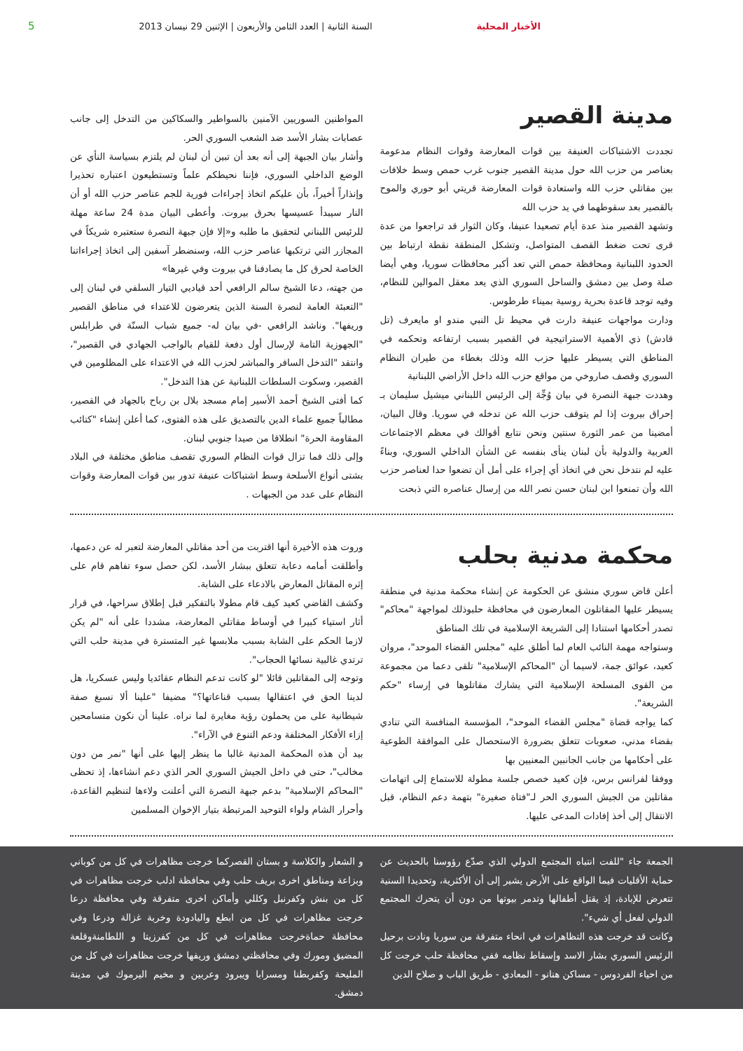الأخبار المحلية السنة الثانية | العدد الثامن والأربعون | الإثنين 29 نيسان 2013 5
مدينة القصير
تجددت الاشتباكات العنيفة بين قوات المعارضة وقوات النظام مدعومة بعناصر من حزب الله حول مدينة القصير جنوب غرب حمص وسط خلافات بين مقاتلي حزب الله واستعادة قوات المعارضة قريتي أبو حوري والموح بالقصير بعد سقوطهما في يد حزب الله
وتشهد القصير منذ عدة أيام تصعيدا عنيفا، وكان الثوار قد تراجعوا من عدة قرى تحت ضغط القصف المتواصل، وتشكل المنطقة نقطة ارتباط بين الحدود اللبنانية ومحافظة حمص التي تعد أكبر محافظات سوريا، وهي أيضا صلة وصل بين دمشق والساحل السوري الذي يعد معقل الموالين للنظام، وفيه توجد قاعدة بحرية روسية بميناء طرطوس.
ودارت مواجهات عنيفة دارت في محيط تل النبي مندو او مايعرف (تل قادش) ذي الأهمية الاستراتيجية في القصير بسبب ارتفاعه وتحكمه في المناطق التي يسيطر عليها حزب الله وذلك بغطاء من طيران النظام السوري وقصف صاروخي من مواقع حزب الله داخل الأراضي اللبنانية
وهددت جبهة النصرة في بيان وُجِّهَ إلى الرئيس اللبناني ميشيل سليمان بـ إحراق بيروت إذا لم يتوقف حزب الله عن تدخله في سوريا. وقال البيان، أمضينا من عمر الثورة سنتين ونحن نتابع أقوالك في معظم الاجتماعات العربية والدولية بأن لبنان ينأى بنفسه عن الشأن الداخلي السوري، وبناءً عليه لم نتدخل نحن في اتخاذ أي إجراء على أمل أن تضعوا حدا لعناصر حزب الله وأن تمنعوا ابن لبنان حسن نصر الله من إرسال عناصره التي ذبحت
المواطنين السوريين الآمنين بالسواطير والسكاكين من التدخل إلى جانب عصابات بشار الأسد ضد الشعب السوري الحر.
وأشار بيان الجبهة إلى أنه بعد أن تبين أن لبنان لم يلتزم بسياسة النأي عن الوضع الداخلي السوري، فإننا نحيطكم علماً وتستطيعون اعتباره تحذيرا وإنذاراً أخيراً، بأن عليكم اتخاذ إجراءات فورية للجم عناصر حزب الله أو أن النار سيبدأ عسيسها بحرق بيروت. وأعطى البيان مدة 24 ساعة مهلة للرئيس اللبناني لتحقيق ما طلبه و«إلا فإن جبهة النصرة ستعتبره شريكاً في المجازر التي ترتكبها عناصر حزب الله، وسنضطر آسفين إلى اتخاذ إجراءاتنا الخاصة لحرق كل ما يصادفنا في بيروت وفي غيرها»
من جهته، دعا الشيخ سالم الرافعي أحد قياديي التيار السلفي في لبنان إلى "التعبئة العامة لنصرة السنة الذين يتعرضون للاعتداء في مناطق القصير وريفها". وناشد الرافعي -في بيان له- جميع شباب السنّة في طرابلس "الجهوزية التامة لإرسال أول دفعة للقيام بالواجب الجهادي في القصير"، وانتقد "التدخل السافر والمباشر لحزب الله في الاعتداء على المظلومين في القصير، وسكوت السلطات اللبنانية عن هذا التدخل".
كما أفتى الشيخ أحمد الأسير إمام مسجد بلال بن رباح بالجهاد في القصير، مطالباً جميع علماء الدين بالتصديق على هذه الفتوى، كما أعلن إنشاء "كتائب المقاومة الحرة" انطلاقا من صيدا جنوبي لبنان.
وإلى ذلك فما تزال قوات النظام السوري تقصف مناطق مختلفة في البلاد بشتى أنواع الأسلحة وسط اشتباكات عنيفة تدور بين قوات المعارضة وقوات النظام على عدد من الجبهات .
محكمة مدنية بحلب
أعلن قاض سوري منشق عن الحكومة عن إنشاء محكمة مدنية في منطقة يسيطر عليها المقاتلون المعارضون في محافظة حلبوذلك لمواجهة "محاكم" تصدر أحكامها استنادا إلى الشريعة الإسلامية في تلك المناطق
وستواجه مهمة النائب العام لما أطلق عليه "مجلس القضاء الموحد"، مروان كعيد، عوائق جمة، لاسيما أن "المحاكم الإسلامية" تلقى دعما من مجموعة من القوى المسلحة الإسلامية التي يشارك مقاتلوها في إرساء "حكم الشريعة".
كما يواجه قضاة "مجلس القضاء الموحد"، المؤسسة المنافسة التي تنادي بقضاء مدني، صعوبات تتعلق بضرورة الاستحصال على الموافقة الطوعية على أحكامها من جانب الجانبين المعنيين بها
ووفقا لفرانس برس، فإن كعيد خصص جلسة مطولة للاستماع إلى اتهامات مقاتلين من الجيش السوري الحر لـ"فتاة صغيرة" بتهمة دعم النظام، قبل الانتقال إلى أخذ إفادات المدعى عليها.
وروت هذه الأخيرة أنها اقتربت من أحد مقاتلي المعارضة لتعبر له عن دعمها، وأطلقت أمامه دعابة تتعلق ببشار الأسد، لكن حصل سوء تفاهم قام على إثره المقاتل المعارض بالادعاء على الشابة.
وكشف القاضي كعيد كيف قام مطولا بالتفكير قبل إطلاق سراحها، في قرار أثار استياء كبيرا في أوساط مقاتلي المعارضة، مشددا على أنه "لم يكن لازما الحكم على الشابة بسبب ملابسها غير المتسترة في مدينة حلب التي ترتدي غالبية نسائها الحجاب".
وتوجه إلى المقاتلين قائلا "لو كانت تدعم النظام عقائديا وليس عسكريا، هل لدينا الحق في اعتقالها بسبب قناعاتها؟" مضيفا "علينا ألا نسبغ صفة شيطانية على من يحملون رؤية مغايرة لما نراه. علينا أن نكون متسامحين إزاء الأفكار المختلفة ودعم التنوع في الآراء".
بيد أن هذه المحكمة المدنية غالبا ما ينظر إليها على أنها "نمر من دون مخالب"، حتى في داخل الجيش السوري الحر الذي دعم انشاءها، إذ تحظى "المحاكم الإسلامية" بدعم جبهة النصرة التي أعلنت ولاءها لتنظيم القاعدة، وأحرار الشام ولواء التوحيد المرتبطة بتيار الإخوان المسلمين
الجمعة جاء "للفت انتباه المجتمع الدولي الذي صدّع رؤوسنا بالحديث عن حماية الأقليات فيما الواقع على الأرض يشير إلى أن الأكثرية، وتحديدا السنية تتعرض للإبادة، إذ يقتل أطفالها وتدمر بيوتها من دون أن يتحرك المجتمع الدولي لفعل أي شيء".
وكانت قد خرجت هذه التظاهرات في انحاء متفرقة من سوريا ونادت برحيل الرئيس السوري بشار الاسد وإسقاط نظامه ففي محافظة حلب خرجت كل من احياء الفردوس - مساكن هنانو - المعادي - طريق الباب و صلاح الدين
و الشعار والكلاسة و بستان القصركما خرجت مظاهرات في كل من كوباني وبزاعة ومناطق اخرى بريف حلب وفي محافظة ادلب خرجت مظاهرات في كل من بنش وكفرنبل وكللي وأماكن اخرى متفرقة وفي محافظة درعا خرجت مظاهرات في كل من ابطع واليادودة وخربة غزالة ودرعا وفي محافظة حماةخرجت مظاهرات في كل من كفرزيتا و اللطامنةوقلعة المضيق ومورك وفي محافظتي دمشق وريفها خرجت مظاهرات في كل من المليحة وكفربطنا ومسرابا ويبرود وعربين و مخيم اليرموك في مدينة دمشق.